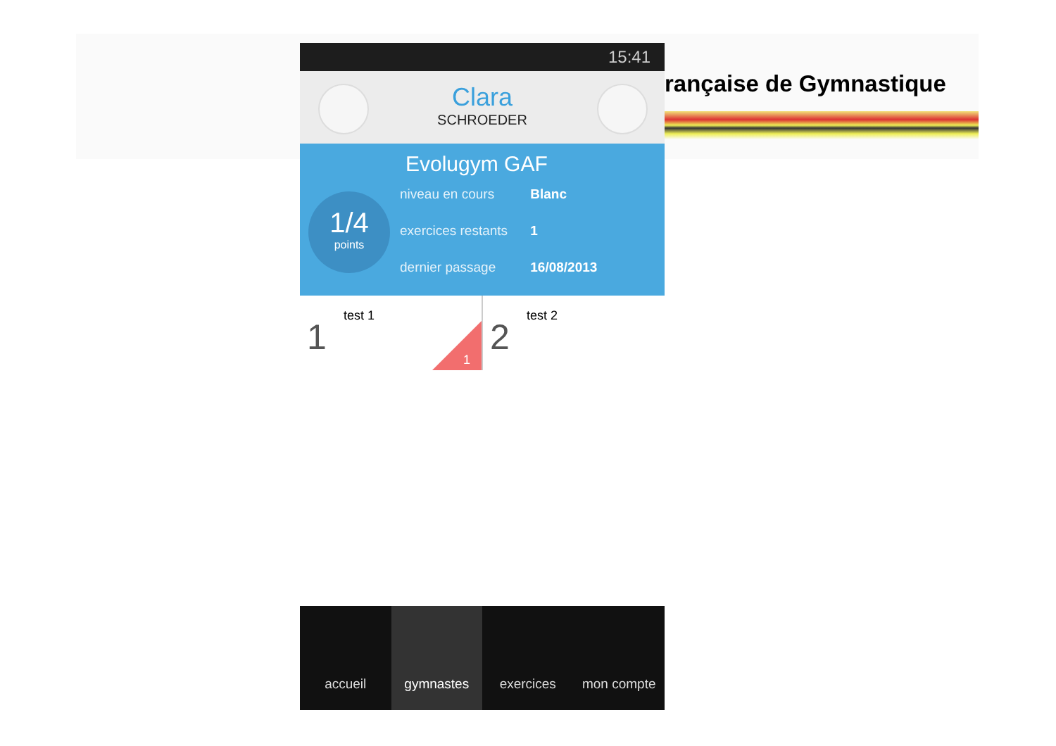rançaise de Gymnastique
15:41
Clara
SCHROEDER
Evolugym GAF
1/4
points
niveau en cours Blanc
exercices restants 1
dernier passage 16/08/2013
1
test 1
1
2
test 2
accueil gymnastes exercices mon compte